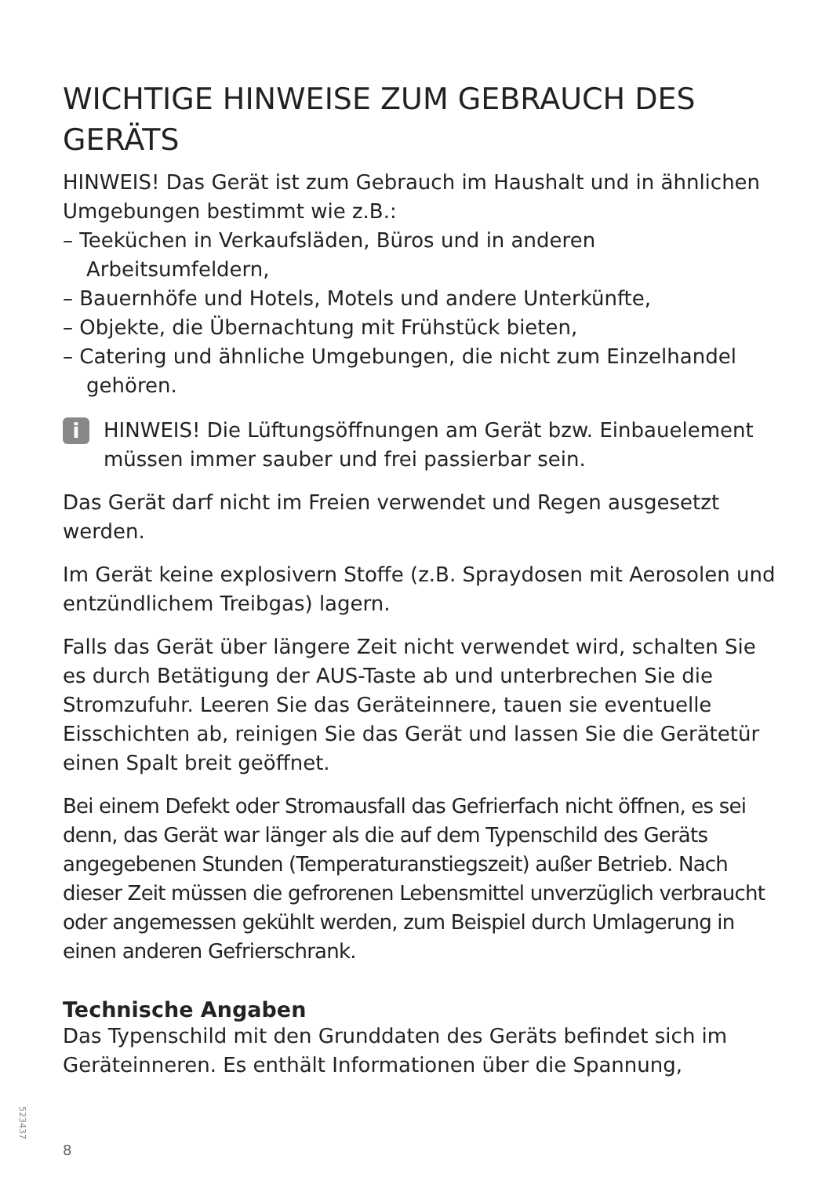WICHTIGE HINWEISE ZUM GEBRAUCH DES GERÄTS
HINWEIS! Das Gerät ist zum Gebrauch im Haushalt und in ähnlichen Umgebungen bestimmt wie z.B.:
– Teeküchen in Verkaufsläden, Büros und in anderen Arbeitsumfeldern,
– Bauernhöfe und Hotels, Motels und andere Unterkünfte,
– Objekte, die Übernachtung mit Frühstück bieten,
– Catering und ähnliche Umgebungen, die nicht zum Einzelhandel gehören.
i
HINWEIS! Die Lüftungsöffnungen am Gerät bzw. Einbauelement müssen immer sauber und frei passierbar sein.
Das Gerät darf nicht im Freien verwendet und Regen ausgesetzt werden.
Im Gerät keine explosivern Stoffe (z.B. Spraydosen mit Aerosolen und entzündlichem Treibgas) lagern.
Falls das Gerät über längere Zeit nicht verwendet wird, schalten Sie es durch Betätigung der AUS-Taste ab und unterbrechen Sie die Stromzufuhr. Leeren Sie das Geräteinnere, tauen sie eventuelle Eisschichten ab, reinigen Sie das Gerät und lassen Sie die Gerätetür einen Spalt breit geöffnet.
Bei einem Defekt oder Stromausfall das Gefrierfach nicht öffnen, es sei denn, das Gerät war länger als die auf dem Typenschild des Geräts angegebenen Stunden (Temperaturanstiegszeit) außer Betrieb. Nach dieser Zeit müssen die gefrorenen Lebensmittel unverzüglich verbraucht oder angemessen gekühlt werden, zum Beispiel durch Umlagerung in einen anderen Gefrierschrank.
Technische Angaben
Das Typenschild mit den Grunddaten des Geräts befindet sich im Geräteinneren. Es enthält Informationen über die Spannung,
523437
8